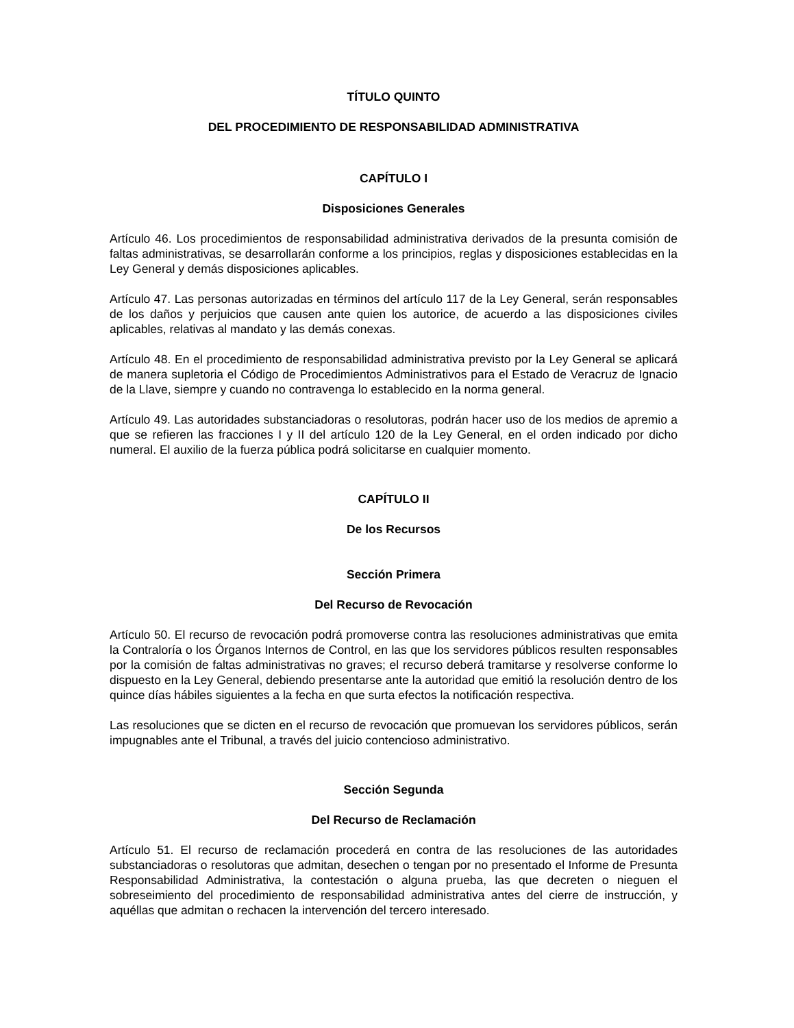TÍTULO QUINTO
DEL PROCEDIMIENTO DE RESPONSABILIDAD ADMINISTRATIVA
CAPÍTULO I
Disposiciones Generales
Artículo 46. Los procedimientos de responsabilidad administrativa derivados de la presunta comisión de faltas administrativas, se desarrollarán conforme a los principios, reglas y disposiciones establecidas en la Ley General y demás disposiciones aplicables.
Artículo 47. Las personas autorizadas en términos del artículo 117 de la Ley General, serán responsables de los daños y perjuicios que causen ante quien los autorice, de acuerdo a las disposiciones civiles aplicables, relativas al mandato y las demás conexas.
Artículo 48. En el procedimiento de responsabilidad administrativa previsto por la Ley General se aplicará de manera supletoria el Código de Procedimientos Administrativos para el Estado de Veracruz de Ignacio de la Llave, siempre y cuando no contravenga lo establecido en la norma general.
Artículo 49. Las autoridades substanciadoras o resolutoras, podrán hacer uso de los medios de apremio a que se refieren las fracciones I y II del artículo 120 de la Ley General, en el orden indicado por dicho numeral. El auxilio de la fuerza pública podrá solicitarse en cualquier momento.
CAPÍTULO II
De los Recursos
Sección Primera
Del Recurso de Revocación
Artículo 50. El recurso de revocación podrá promoverse contra las resoluciones administrativas que emita la Contraloría o los Órganos Internos de Control, en las que los servidores públicos resulten responsables por la comisión de faltas administrativas no graves; el recurso deberá tramitarse y resolverse conforme lo dispuesto en la Ley General, debiendo presentarse ante la autoridad que emitió la resolución dentro de los quince días hábiles siguientes a la fecha en que surta efectos la notificación respectiva.
Las resoluciones que se dicten en el recurso de revocación que promuevan los servidores públicos, serán impugnables ante el Tribunal, a través del juicio contencioso administrativo.
Sección Segunda
Del Recurso de Reclamación
Artículo 51. El recurso de reclamación procederá en contra de las resoluciones de las autoridades substanciadoras o resolutoras que admitan, desechen o tengan por no presentado el Informe de Presunta Responsabilidad Administrativa, la contestación o alguna prueba, las que decreten o nieguen el sobreseimiento del procedimiento de responsabilidad administrativa antes del cierre de instrucción, y aquéllas que admitan o rechacen la intervención del tercero interesado.